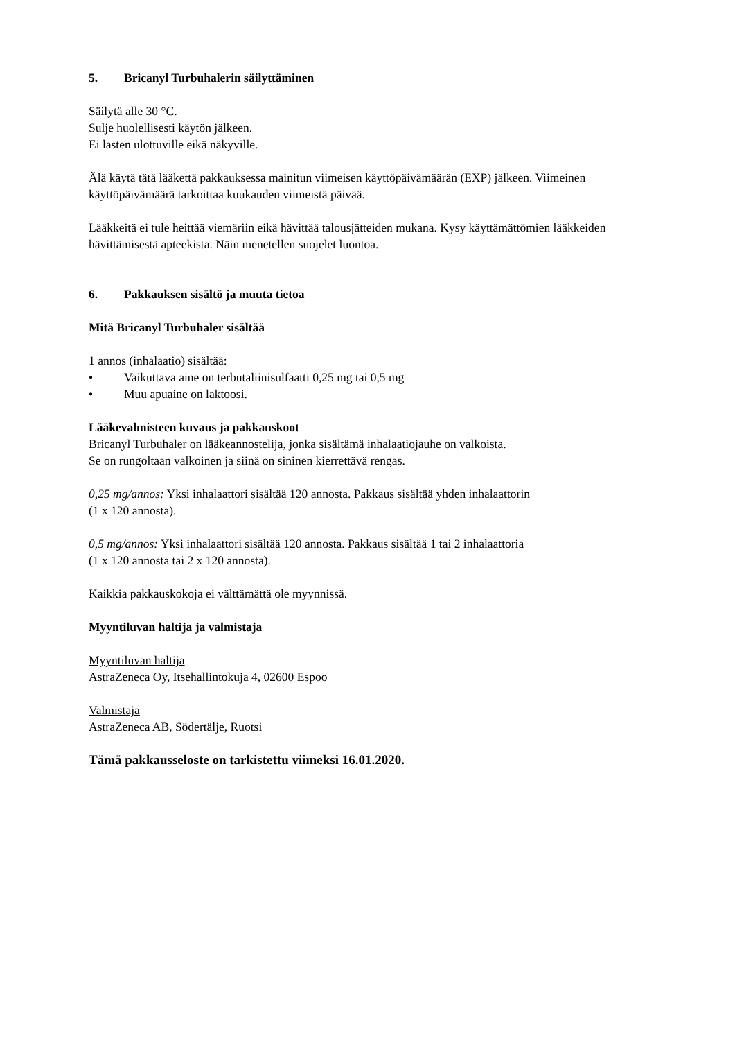5. Bricanyl Turbuhalerin säilyttäminen
Säilytä alle 30 °C.
Sulje huolellisesti käytön jälkeen.
Ei lasten ulottuville eikä näkyville.
Älä käytä tätä lääkettä pakkauksessa mainitun viimeisen käyttöpäivämäärän (EXP) jälkeen. Viimeinen käyttöpäivämäärä tarkoittaa kuukauden viimeistä päivää.
Lääkkeitä ei tule heittää viemäriin eikä hävittää talousjätteiden mukana. Kysy käyttämättömien lääkkeiden hävittämisestä apteekista. Näin menetellen suojelet luontoa.
6. Pakkauksen sisältö ja muuta tietoa
Mitä Bricanyl Turbuhaler sisältää
1 annos (inhalaatio) sisältää:
• Vaikuttava aine on terbutaliinisulfaatti 0,25 mg tai 0,5 mg
• Muu apuaine on laktoosi.
Lääkevalmisteen kuvaus ja pakkauskoot
Bricanyl Turbuhaler on lääkeannostelija, jonka sisältämä inhalaatiojauhe on valkoista.
Se on rungoltaan valkoinen ja siinä on sininen kierrettävä rengas.
0,25 mg/annos: Yksi inhalaattori sisältää 120 annosta. Pakkaus sisältää yhden inhalaattorin
(1 x 120 annosta).
0,5 mg/annos: Yksi inhalaattori sisältää 120 annosta. Pakkaus sisältää 1 tai 2 inhalaattoria
(1 x 120 annosta tai 2 x 120 annosta).
Kaikkia pakkauskokoja ei välttämättä ole myynnissä.
Myyntiluvan haltija ja valmistaja
Myyntiluvan haltija
AstraZeneca Oy, Itsehallintokuja 4, 02600 Espoo
Valmistaja
AstraZeneca AB, Södertälje, Ruotsi
Tämä pakkausseloste on tarkistettu viimeksi 16.01.2020.